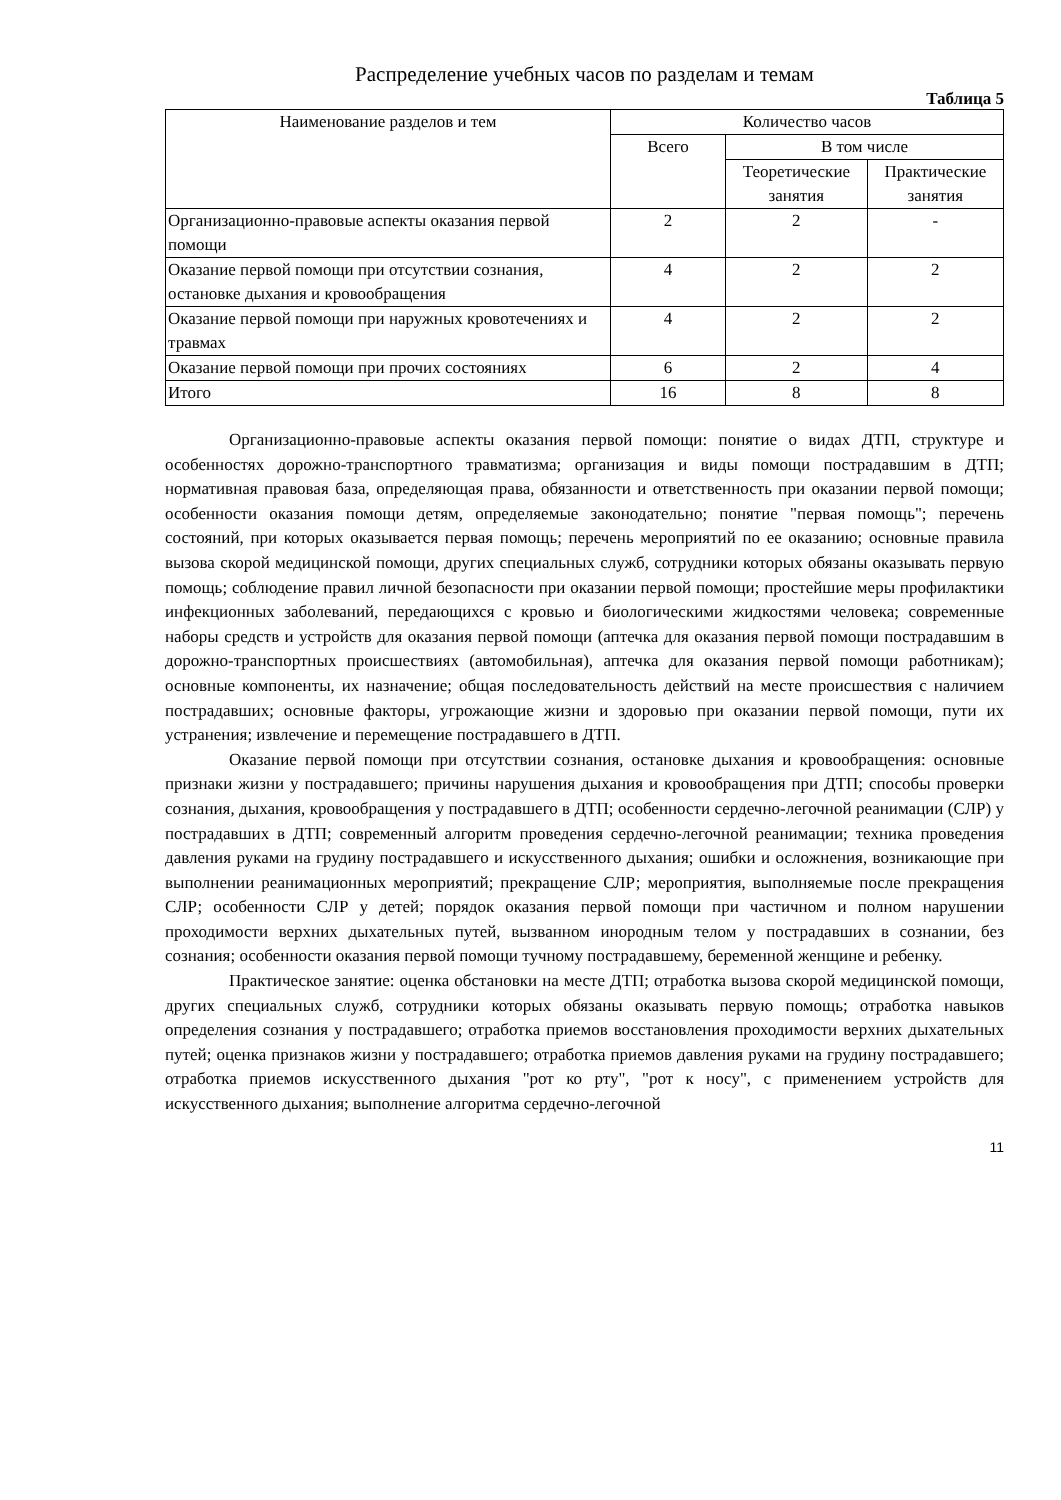Распределение учебных часов по разделам и темам
Таблица 5
| Наименование разделов и тем | Количество часов | | |
| --- | --- | --- | --- |
| | Всего | В том числе | |
| | | Теоретические занятия | Практические занятия |
| Организационно-правовые аспекты оказания первой помощи | 2 | 2 | - |
| Оказание первой помощи при отсутствии сознания, остановке дыхания и кровообращения | 4 | 2 | 2 |
| Оказание первой помощи при наружных кровотечениях и травмах | 4 | 2 | 2 |
| Оказание первой помощи при прочих состояниях | 6 | 2 | 4 |
| Итого | 16 | 8 | 8 |
Организационно-правовые аспекты оказания первой помощи: понятие о видах ДТП, структуре и особенностях дорожно-транспортного травматизма; организация и виды помощи пострадавшим в ДТП; нормативная правовая база, определяющая права, обязанности и ответственность при оказании первой помощи; особенности оказания помощи детям, определяемые законодательно; понятие "первая помощь"; перечень состояний, при которых оказывается первая помощь; перечень мероприятий по ее оказанию; основные правила вызова скорой медицинской помощи, других специальных служб, сотрудники которых обязаны оказывать первую помощь; соблюдение правил личной безопасности при оказании первой помощи; простейшие меры профилактики инфекционных заболеваний, передающихся с кровью и биологическими жидкостями человека; современные наборы средств и устройств для оказания первой помощи (аптечка для оказания первой помощи пострадавшим в дорожно-транспортных происшествиях (автомобильная), аптечка для оказания первой помощи работникам); основные компоненты, их назначение; общая последовательность действий на месте происшествия с наличием пострадавших; основные факторы, угрожающие жизни и здоровью при оказании первой помощи, пути их устранения; извлечение и перемещение пострадавшего в ДТП.
Оказание первой помощи при отсутствии сознания, остановке дыхания и кровообращения: основные признаки жизни у пострадавшего; причины нарушения дыхания и кровообращения при ДТП; способы проверки сознания, дыхания, кровообращения у пострадавшего в ДТП; особенности сердечно-легочной реанимации (СЛР) у пострадавших в ДТП; современный алгоритм проведения сердечно-легочной реанимации; техника проведения давления руками на грудину пострадавшего и искусственного дыхания; ошибки и осложнения, возникающие при выполнении реанимационных мероприятий; прекращение СЛР; мероприятия, выполняемые после прекращения СЛР; особенности СЛР у детей; порядок оказания первой помощи при частичном и полном нарушении проходимости верхних дыхательных путей, вызванном инородным телом у пострадавших в сознании, без сознания; особенности оказания первой помощи тучному пострадавшему, беременной женщине и ребенку.
Практическое занятие: оценка обстановки на месте ДТП; отработка вызова скорой медицинской помощи, других специальных служб, сотрудники которых обязаны оказывать первую помощь; отработка навыков определения сознания у пострадавшего; отработка приемов восстановления проходимости верхних дыхательных путей; оценка признаков жизни у пострадавшего; отработка приемов давления руками на грудину пострадавшего; отработка приемов искусственного дыхания "рот ко рту", "рот к носу", с применением устройств для искусственного дыхания; выполнение алгоритма сердечно-легочной
11